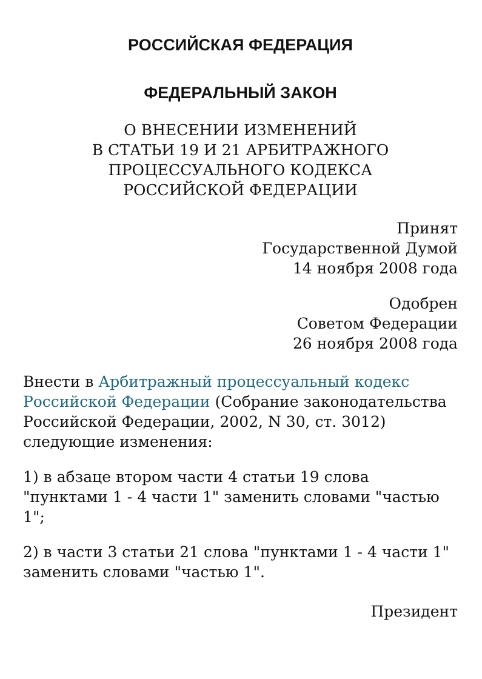РОССИЙСКАЯ ФЕДЕРАЦИЯ
ФЕДЕРАЛЬНЫЙ ЗАКОН
О ВНЕСЕНИИ ИЗМЕНЕНИЙ
В СТАТЬИ 19 И 21 АРБИТРАЖНОГО
ПРОЦЕССУАЛЬНОГО КОДЕКСА
РОССИЙСКОЙ ФЕДЕРАЦИИ
Принят
Государственной Думой
14 ноября 2008 года
Одобрен
Советом Федерации
26 ноября 2008 года
Внести в Арбитражный процессуальный кодекс Российской Федерации (Собрание законодательства Российской Федерации, 2002, N 30, ст. 3012) следующие изменения:
1) в абзаце втором части 4 статьи 19 слова "пунктами 1 - 4 части 1" заменить словами "частью 1";
2) в части 3 статьи 21 слова "пунктами 1 - 4 части 1" заменить словами "частью 1".
Президент